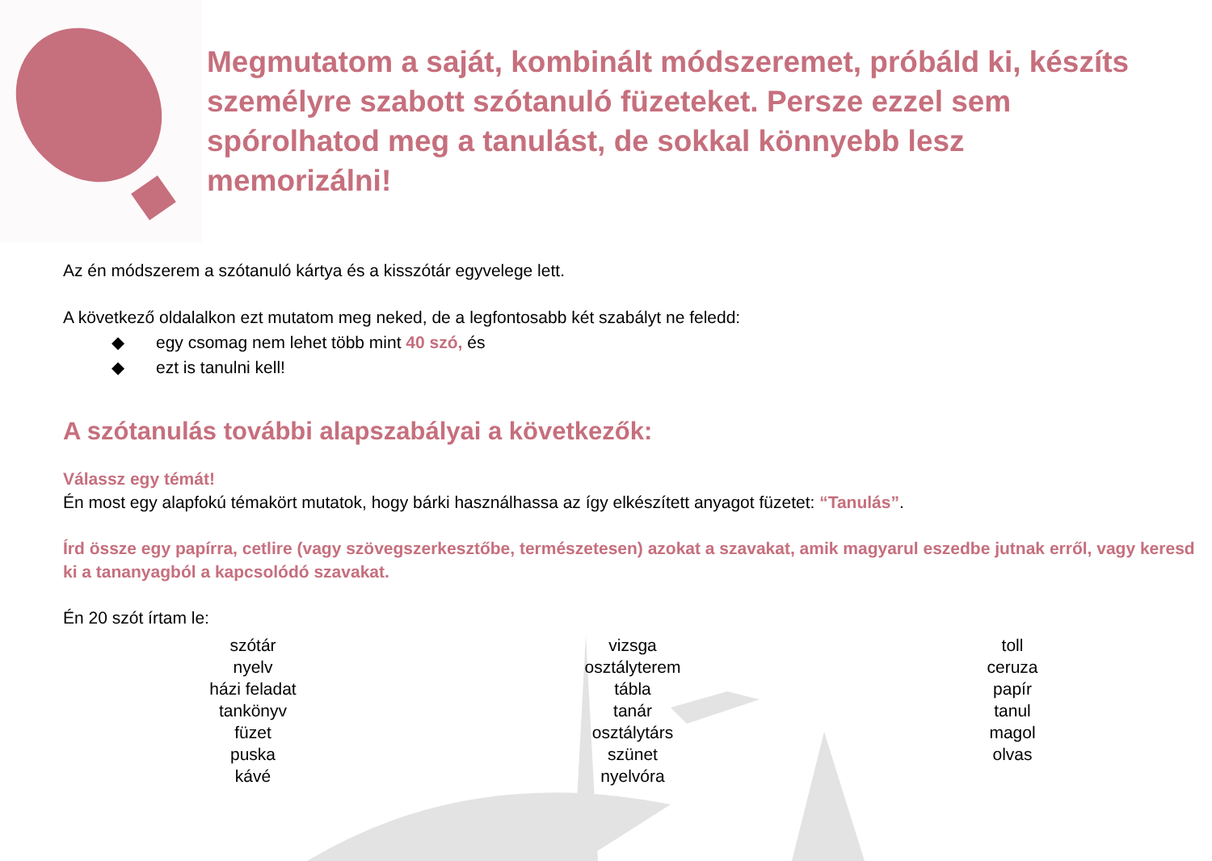Megmutatom a saját, kombinált módszeremet, próbáld ki, készíts személyre szabott szótanuló füzeteket. Persze ezzel sem spórolhatod meg a tanulást, de sokkal könnyebb lesz memorizálni!
Az én módszerem a szótanuló kártya és a kisszótár egyvelege lett.
A következő oldalalkon ezt mutatom meg neked, de a legfontosabb két szabályt ne feledd:
◆ egy csomag nem lehet több mint 40 szó, és
◆ ezt is tanulni kell!
A szótanulás további alapszabályai a következők:
Válassz egy témát!
Én most egy alapfokú témakört mutatok, hogy bárki használhassa az így elkészített anyagot füzetet: “Tanulás”.
Írd össze egy papírra, cetlire (vagy szövegszerkesztőbe, természetesen) azokat a szavakat, amik magyarul eszedbe jutnak erről, vagy keresd ki a tananyagból a kapcsolódó szavakat.
Én 20 szót írtam le:
szótár
nyelv
házi feladat
tankönyv
füzet
puska
kávé
vizsga
osztályterem
tábla
tanár
osztálytárs
szünet
nyelvóra
toll
ceruza
papír
tanul
magol
olvas